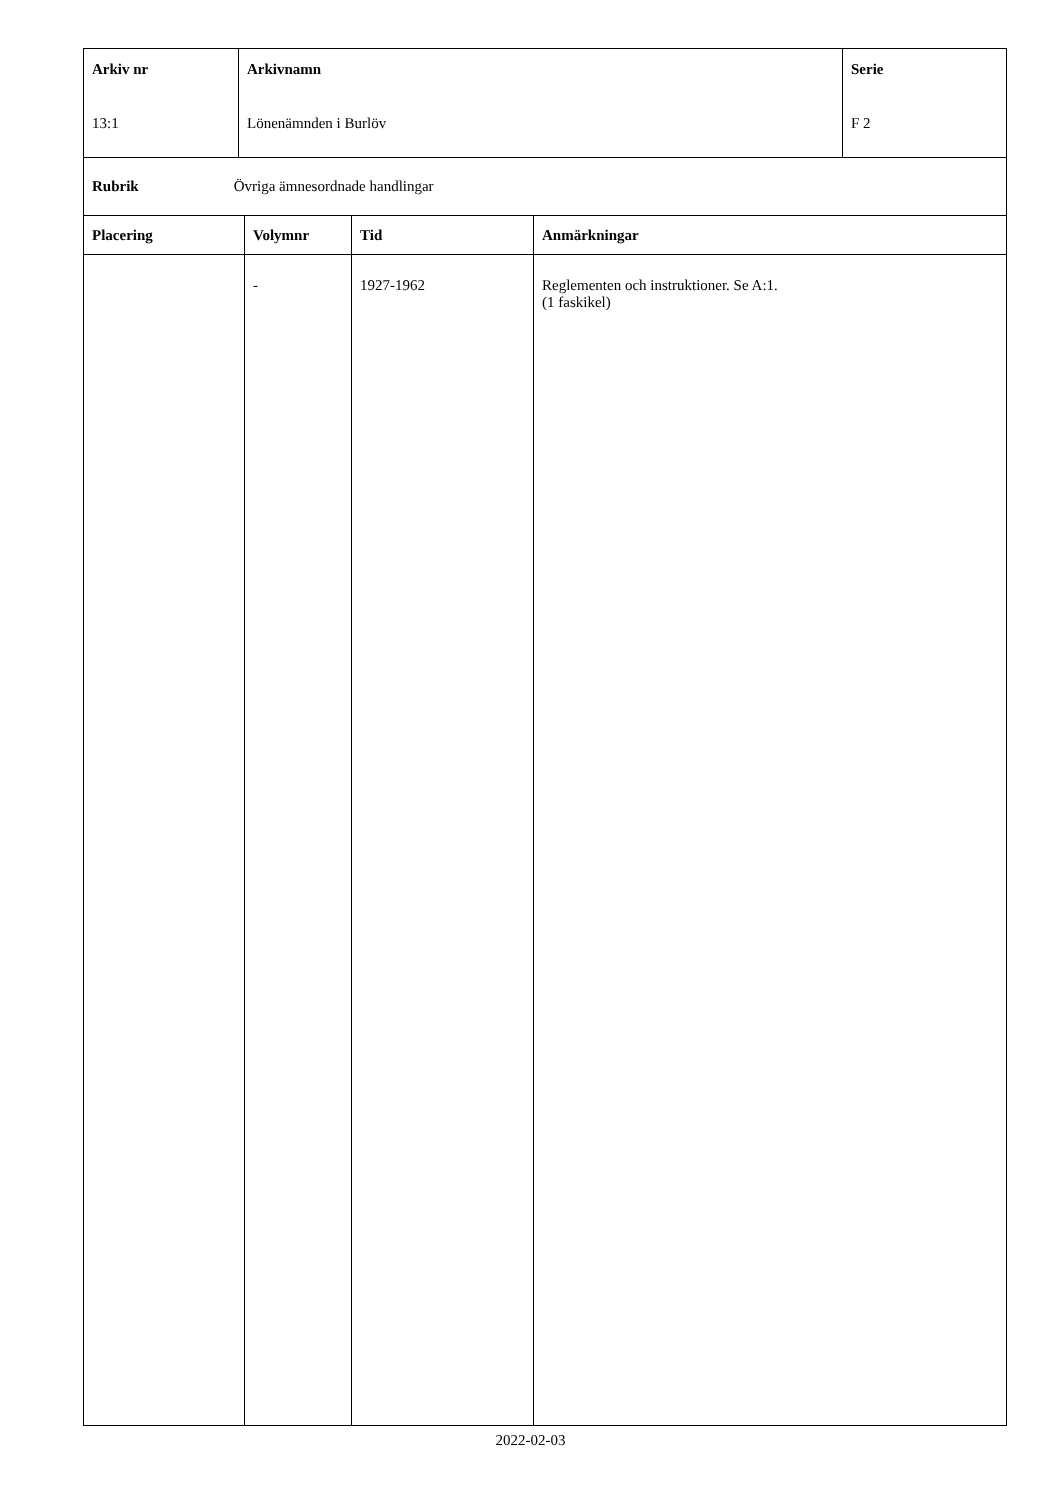| Arkiv nr 13:1 | Arkivnamn Lönenämnden i Burlöv | Serie F 2 |
| Rubrik Övriga ämnesordnade handlingar |
| Placering | Volymnr | Tid | Anmärkningar |
| --- | --- | --- | --- |
| | - | 1927-1962 | Reglementen och instruktioner. Se A:1. (1 faskikel) |
2022-02-03